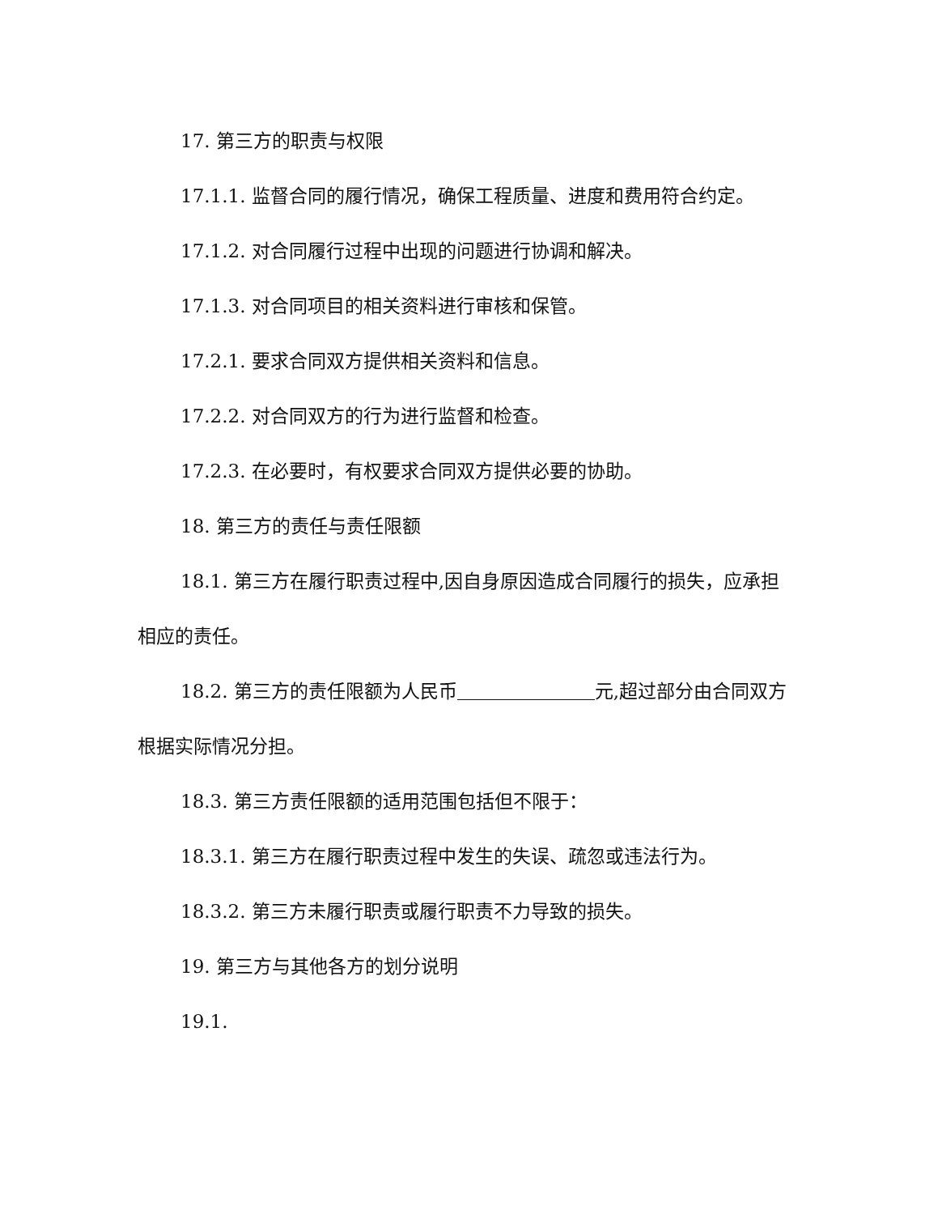17. 第三方的职责与权限
17.1.1. 监督合同的履行情况，确保工程质量、进度和费用符合约定。
17.1.2. 对合同履行过程中出现的问题进行协调和解决。
17.1.3. 对合同项目的相关资料进行审核和保管。
17.2.1. 要求合同双方提供相关资料和信息。
17.2.2. 对合同双方的行为进行监督和检查。
17.2.3. 在必要时，有权要求合同双方提供必要的协助。
18. 第三方的责任与责任限额
18.1. 第三方在履行职责过程中,因自身原因造成合同履行的损失，应承担相应的责任。
18.2. 第三方的责任限额为人民币 元,超过部分由合同双方根据实际情况分担。
18.3. 第三方责任限额的适用范围包括但不限于：
18.3.1. 第三方在履行职责过程中发生的失误、疏忽或违法行为。
18.3.2. 第三方未履行职责或履行职责不力导致的损失。
19. 第三方与其他各方的划分说明
19.1.